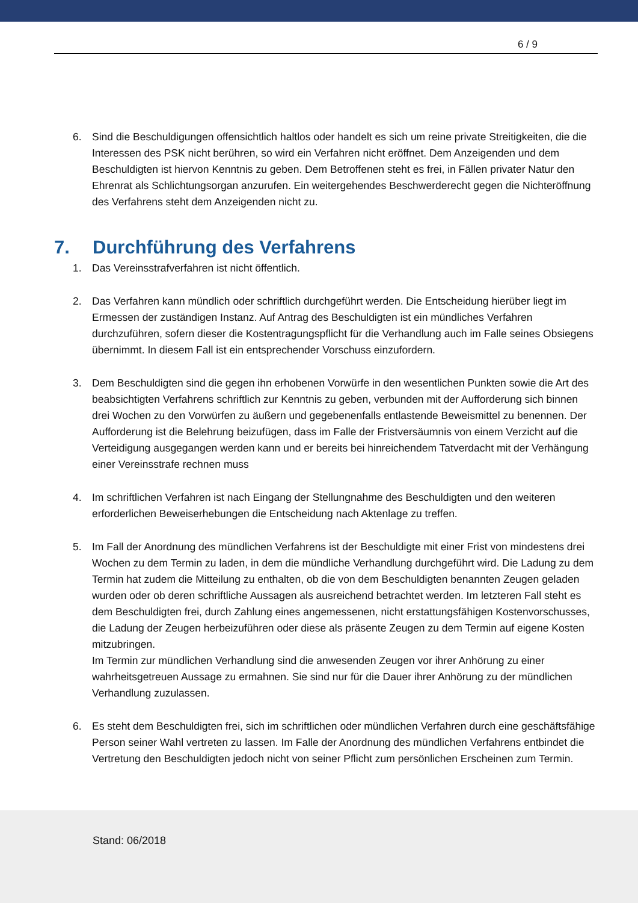6 / 9
6. Sind die Beschuldigungen offensichtlich haltlos oder handelt es sich um reine private Streitigkeiten, die die Interessen des PSK nicht berühren, so wird ein Verfahren nicht eröffnet. Dem Anzeigenden und dem Beschuldigten ist hiervon Kenntnis zu geben. Dem Betroffenen steht es frei, in Fällen privater Natur den Ehrenrat als Schlichtungsorgan anzurufen. Ein weitergehendes Beschwerderecht gegen die Nichteröffnung des Verfahrens steht dem Anzeigenden nicht zu.
7. Durchführung des Verfahrens
1. Das Vereinsstrafverfahren ist nicht öffentlich.
2. Das Verfahren kann mündlich oder schriftlich durchgeführt werden. Die Entscheidung hierüber liegt im Ermessen der zuständigen Instanz. Auf Antrag des Beschuldigten ist ein mündliches Verfahren durchzuführen, sofern dieser die Kostentragungspflicht für die Verhandlung auch im Falle seines Obsiegens übernimmt. In diesem Fall ist ein entsprechender Vorschuss einzufordern.
3. Dem Beschuldigten sind die gegen ihn erhobenen Vorwürfe in den wesentlichen Punkten sowie die Art des beabsichtigten Verfahrens schriftlich zur Kenntnis zu geben, verbunden mit der Aufforderung sich binnen drei Wochen zu den Vorwürfen zu äußern und gegebenenfalls entlastende Beweismittel zu benennen. Der Aufforderung ist die Belehrung beizufügen, dass im Falle der Fristversäumnis von einem Verzicht auf die Verteidigung ausgegangen werden kann und er bereits bei hinreichendem Tatverdacht mit der Verhängung einer Vereinsstrafe rechnen muss
4. Im schriftlichen Verfahren ist nach Eingang der Stellungnahme des Beschuldigten und den weiteren erforderlichen Beweiserhebungen die Entscheidung nach Aktenlage zu treffen.
5. Im Fall der Anordnung des mündlichen Verfahrens ist der Beschuldigte mit einer Frist von mindestens drei Wochen zu dem Termin zu laden, in dem die mündliche Verhandlung durchgeführt wird. Die Ladung zu dem Termin hat zudem die Mitteilung zu enthalten, ob die von dem Beschuldigten benannten Zeugen geladen wurden oder ob deren schriftliche Aussagen als ausreichend betrachtet werden. Im letzteren Fall steht es dem Beschuldigten frei, durch Zahlung eines angemessenen, nicht erstattungsfähigen Kostenvorschusses, die Ladung der Zeugen herbeizuführen oder diese als präsente Zeugen zu dem Termin auf eigene Kosten mitzubringen.
Im Termin zur mündlichen Verhandlung sind die anwesenden Zeugen vor ihrer Anhörung zu einer wahrheitsgetreuen Aussage zu ermahnen. Sie sind nur für die Dauer ihrer Anhörung zu der mündlichen Verhandlung zuzulassen.
6. Es steht dem Beschuldigten frei, sich im schriftlichen oder mündlichen Verfahren durch eine geschäftsfähige Person seiner Wahl vertreten zu lassen. Im Falle der Anordnung des mündlichen Verfahrens entbindet die Vertretung den Beschuldigten jedoch nicht von seiner Pflicht zum persönlichen Erscheinen zum Termin.
Stand: 06/2018